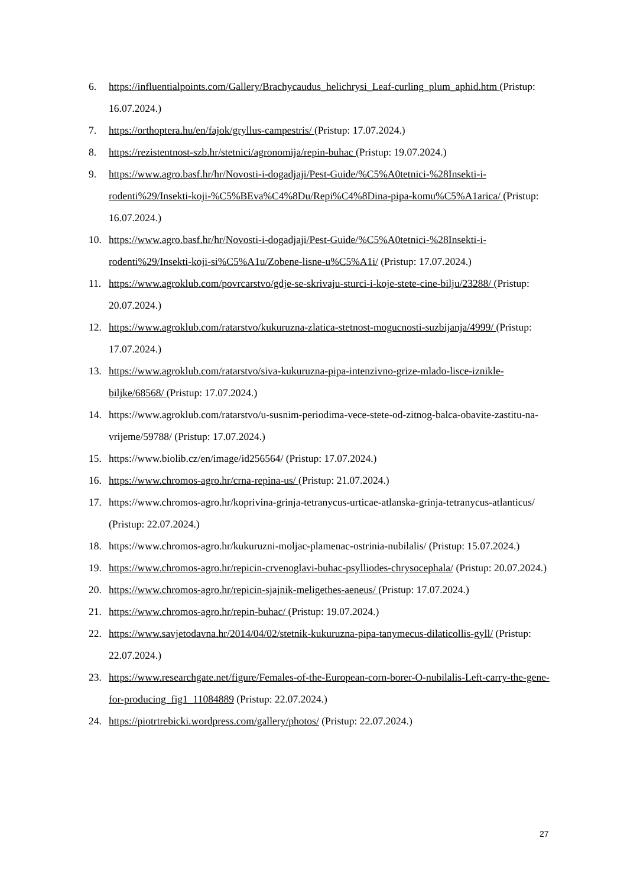6. https://influentialpoints.com/Gallery/Brachycaudus_helichrysi_Leaf-curling_plum_aphid.htm (Pristup: 16.07.2024.)
7. https://orthoptera.hu/en/fajok/gryllus-campestris/ (Pristup: 17.07.2024.)
8. https://rezistentnost-szb.hr/stetnici/agronomija/repin-buhac (Pristup: 19.07.2024.)
9. https://www.agro.basf.hr/hr/Novosti-i-dogadjaji/Pest-Guide/%C5%A0tetnici-%28Insekti-i-rodenti%29/Insekti-koji-%C5%BEva%C4%8Du/Repi%C4%8Dina-pipa-komu%C5%A1arica/ (Pristup: 16.07.2024.)
10. https://www.agro.basf.hr/hr/Novosti-i-dogadjaji/Pest-Guide/%C5%A0tetnici-%28Insekti-i-rodenti%29/Insekti-koji-si%C5%A1u/Zobene-lisne-u%C5%A1i/ (Pristup: 17.07.2024.)
11. https://www.agroklub.com/povrcarstvo/gdje-se-skrivaju-sturci-i-koje-stete-cine-bilju/23288/ (Pristup: 20.07.2024.)
12. https://www.agroklub.com/ratarstvo/kukuruzna-zlatica-stetnost-mogucnosti-suzbijanja/4999/ (Pristup: 17.07.2024.)
13. https://www.agroklub.com/ratarstvo/siva-kukuruzna-pipa-intenzivno-grize-mlado-lisce-iznikle-biljke/68568/ (Pristup: 17.07.2024.)
14. https://www.agroklub.com/ratarstvo/u-susnim-periodima-vece-stete-od-zitnog-balca-obavite-zastitu-na-vrijeme/59788/ (Pristup: 17.07.2024.)
15. https://www.biolib.cz/en/image/id256564/ (Pristup: 17.07.2024.)
16. https://www.chromos-agro.hr/crna-repina-us/ (Pristup: 21.07.2024.)
17. https://www.chromos-agro.hr/koprivina-grinja-tetranycus-urticae-atlanska-grinja-tetranycus-atlanticus/ (Pristup: 22.07.2024.)
18. https://www.chromos-agro.hr/kukuruzni-moljac-plamenac-ostrinia-nubilalis/ (Pristup: 15.07.2024.)
19. https://www.chromos-agro.hr/repicin-crvenoglavi-buhac-psylliodes-chrysocephala/ (Pristup: 20.07.2024.)
20. https://www.chromos-agro.hr/repicin-sjajnik-meligethes-aeneus/ (Pristup: 17.07.2024.)
21. https://www.chromos-agro.hr/repin-buhac/ (Pristup: 19.07.2024.)
22. https://www.savjetodavna.hr/2014/04/02/stetnik-kukuruzna-pipa-tanymecus-dilaticollis-gyll/ (Pristup: 22.07.2024.)
23. https://www.researchgate.net/figure/Females-of-the-European-corn-borer-O-nubilalis-Left-carry-the-gene-for-producing_fig1_11084889 (Pristup: 22.07.2024.)
24. https://piotrtrebicki.wordpress.com/gallery/photos/ (Pristup: 22.07.2024.)
27